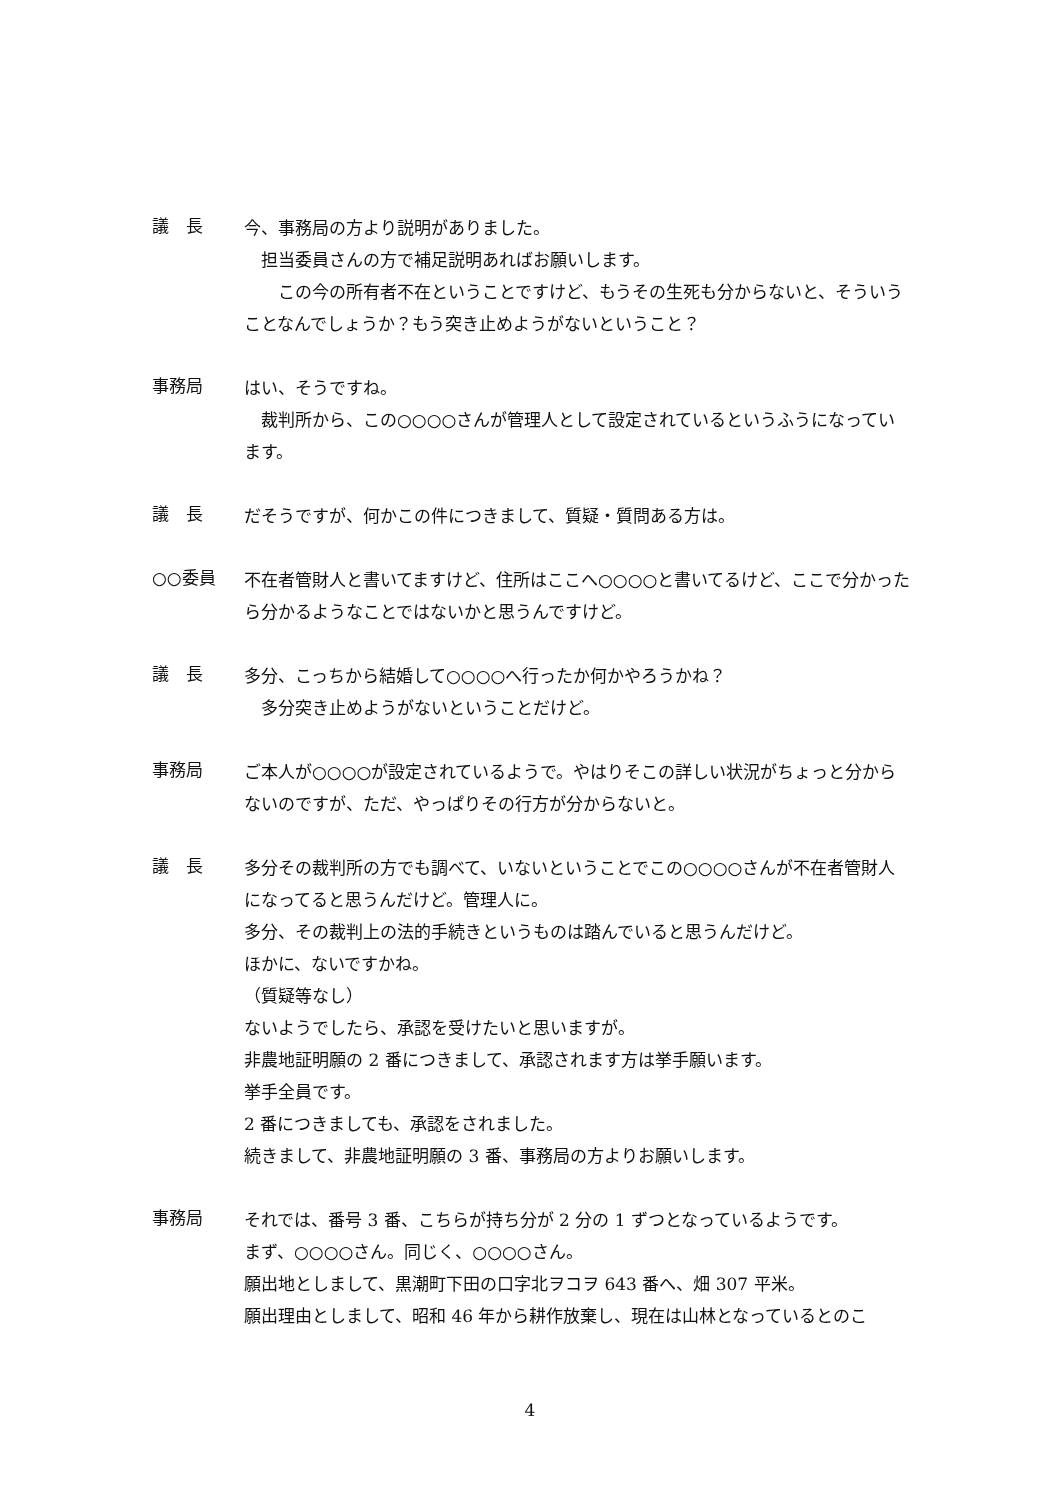議　長
今、事務局の方より説明がありました。
　担当委員さんの方で補足説明あればお願いします。
　　この今の所有者不在ということですけど、もうその生死も分からないと、そういうことなんでしょうか？もう突き止めようがないということ？
事務局
はい、そうですね。
　裁判所から、この○○○○さんが管理人として設定されているというふうになっています。
議　長
だそうですが、何かこの件につきまして、質疑・質問ある方は。
○○委員
不在者管財人と書いてますけど、住所はここへ○○○○と書いてるけど、ここで分かったら分かるようなことではないかと思うんですけど。
議　長
多分、こっちから結婚して○○○○へ行ったか何かやろうかね？
　多分突き止めようがないということだけど。
事務局
ご本人が○○○○が設定されているようで。やはりそこの詳しい状況がちょっと分からないのですが、ただ、やっぱりその行方が分からないと。
議　長
多分その裁判所の方でも調べて、いないということでこの○○○○さんが不在者管財人になってると思うんだけど。管理人に。
多分、その裁判上の法的手続きというものは踏んでいると思うんだけど。
ほかに、ないですかね。
（質疑等なし）
ないようでしたら、承認を受けたいと思いますが。
非農地証明願の 2 番につきまして、承認されます方は挙手願います。
挙手全員です。
2 番につきましても、承認をされました。
続きまして、非農地証明願の 3 番、事務局の方よりお願いします。
事務局
それでは、番号 3 番、こちらが持ち分が 2 分の 1 ずつとなっているようです。
まず、○○○○さん。同じく、○○○○さん。
願出地としまして、黒潮町下田の口字北ヲコヲ 643 番へ、畑 307 平米。
願出理由としまして、昭和 46 年から耕作放棄し、現在は山林となっているとのこ
4